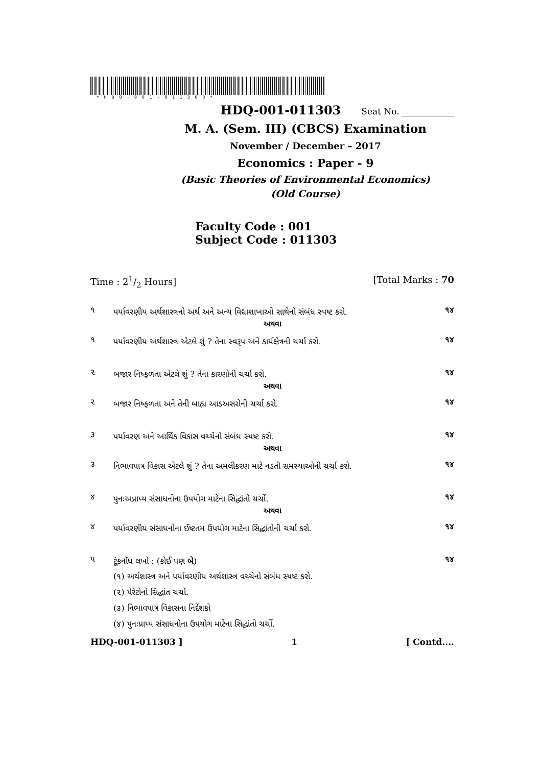*HDQ-001-011303*
HDQ-001-011303 Seat No. ____________
M. A. (Sem. III) (CBCS) Examination
November / December – 2017
Economics : Paper - 9
(Basic Theories of Environmental Economics)
(Old Course)
Faculty Code : 001
Subject Code : 011303
Time : 21/2 Hours] [Total Marks : 70
૧ પર્યાવરણીય અર્થશાસ્ત્રનો અર્થ અને અન્ય વિદ્યાશાખાઓ સાથેનો સંબંધ સ્પષ્ટ કરો. ૧૪
અથવા
૧ પર્યાવરણીય અર્થશાસ્ત્ર એટલે શું ? તેના સ્વરૂપ અને કાર્યક્ષેત્રની ચર્ચા કરો. ૧૪
૨ બજાર નિષ્ફળતા એટલે શું ? તેના કારણોની ચર્ચા કરો. ૧૪
અથવા
૨ બજાર નિષ્ફળતા અને તેની બાહ્ય આડઅસરોની ચર્ચા કરો. ૧૪
૩ પર્યાવરણ અને આર્થિક વિકાસ વચ્ચેનો સંબંધ સ્પષ્ટ કરો. ૧૪
અથવા
૩ નિભાવપાત્ર વિકાસ એટલે શું ? તેના અમલીકરણ માટે નડતી સમસ્યાઓની ચર્ચા કરો. ૧૪
૪ પુનઃઅપ્રાપ્ય સંસાધનોના ઉપયોગ માટેના સિદ્ધાંતો ચર્ચો. ૧૪
અથવા
૪ પર્યાવરણીય સંસાધનોના ઈષ્ટતમ ઉપયોગ માટેના સિદ્ધાંતોની ચર્ચા કરો. ૧૪
૫ ટૂંકનોંધ લખો : (કોઈ પણ બે) ૧૪
(૧) અર્થશાસ્ત્ર અને પર્યાવરણીય અર્થશાસ્ત્ર વચ્ચેનો સંબંધ સ્પષ્ટ કરો.
(૨) પેરેટોનો સિદ્ધાંત ચર્ચો.
(૩) નિભાવપાત્ર વિકાસના નિર્દેશકો
(૪) પુનઃપ્રાપ્ય સંસાધનોના ઉપયોગ માટેના સિદ્ધાંતો ચર્ચો.
HDQ-001-011303 ] 1 [ Contd....